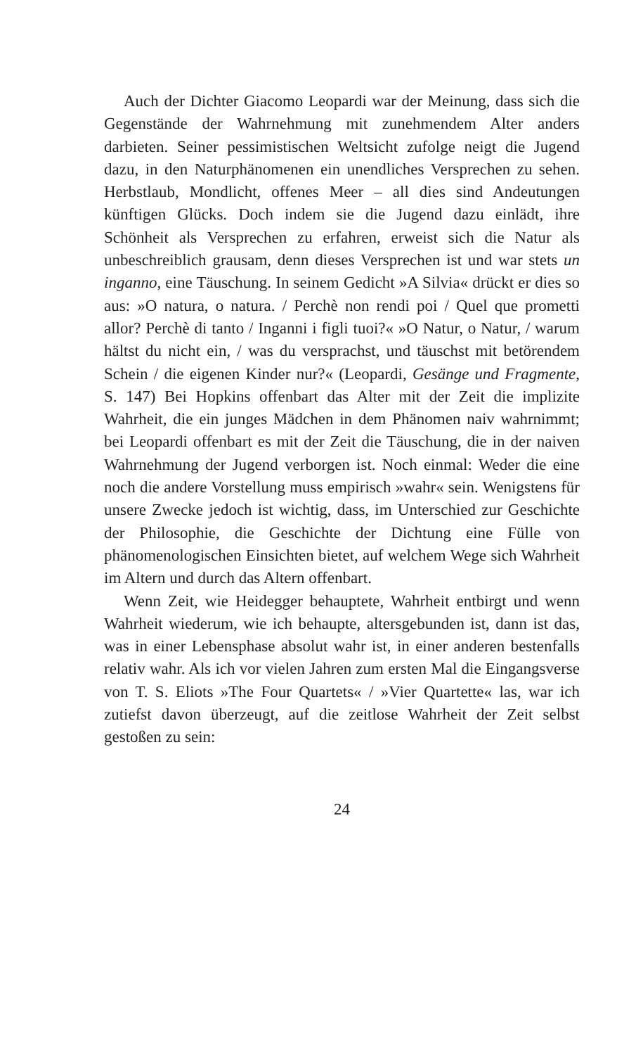Auch der Dichter Giacomo Leopardi war der Meinung, dass sich die Gegenstände der Wahrnehmung mit zunehmendem Alter anders darbieten. Seiner pessimistischen Weltsicht zufolge neigt die Jugend dazu, in den Naturphänomenen ein unendliches Versprechen zu sehen. Herbstlaub, Mondlicht, offenes Meer – all dies sind Andeutungen künftigen Glücks. Doch indem sie die Jugend dazu einlädt, ihre Schönheit als Versprechen zu erfahren, erweist sich die Natur als unbeschreiblich grausam, denn dieses Versprechen ist und war stets un inganno, eine Täuschung. In seinem Gedicht »A Silvia« drückt er dies so aus: »O natura, o natura. / Perchè non rendi poi / Quel que prometti allor? Perchè di tanto / Inganni i figli tuoi?« »O Natur, o Natur, / warum hältst du nicht ein, / was du versprachst, und täuschst mit betörendem Schein / die eigenen Kinder nur?« (Leopardi, Gesänge und Fragmente, S. 147) Bei Hopkins offenbart das Alter mit der Zeit die implizite Wahrheit, die ein junges Mädchen in dem Phänomen naiv wahrnimmt; bei Leopardi offenbart es mit der Zeit die Täuschung, die in der naiven Wahrnehmung der Jugend verborgen ist. Noch einmal: Weder die eine noch die andere Vorstellung muss empirisch »wahr« sein. Wenigstens für unsere Zwecke jedoch ist wichtig, dass, im Unterschied zur Geschichte der Philosophie, die Geschichte der Dichtung eine Fülle von phänomenologischen Einsichten bietet, auf welchem Wege sich Wahrheit im Altern und durch das Altern offenbart.
Wenn Zeit, wie Heidegger behauptete, Wahrheit entbirgt und wenn Wahrheit wiederum, wie ich behaupte, altersgebunden ist, dann ist das, was in einer Lebensphase absolut wahr ist, in einer anderen bestenfalls relativ wahr. Als ich vor vielen Jahren zum ersten Mal die Eingangsverse von T. S. Eliots »The Four Quartets« / »Vier Quartette« las, war ich zutiefst davon überzeugt, auf die zeitlose Wahrheit der Zeit selbst gestoßen zu sein:
24